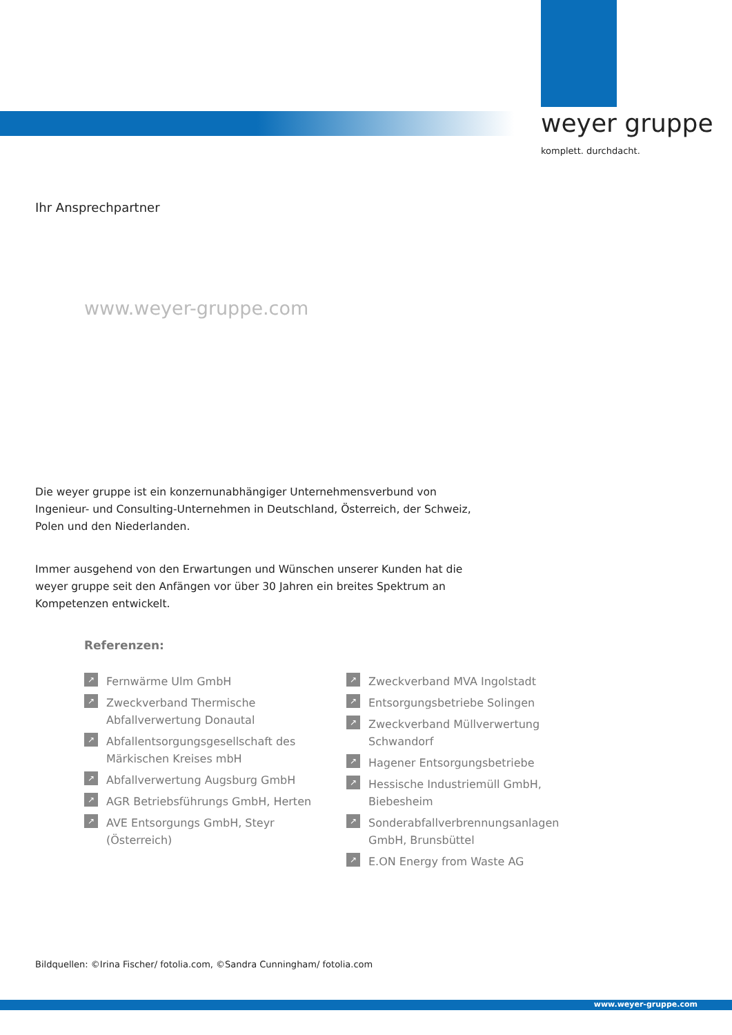weyer gruppe
komplett. durchdacht.
Ihr Ansprechpartner
www.weyer-gruppe.com
Die weyer gruppe ist ein konzernunabhängiger Unternehmensverbund von Ingenieur- und Consulting-Unternehmen in Deutschland, Österreich, der Schweiz, Polen und den Niederlanden.
Immer ausgehend von den Erwartungen und Wünschen unserer Kunden hat die weyer gruppe seit den Anfängen vor über 30 Jahren ein breites Spektrum an Kompetenzen entwickelt.
Referenzen:
↗ Fernwärme Ulm GmbH
↗ Zweckverband Thermische Abfallverwertung Donautal
↗ Abfallentsorgungsgesellschaft des Märkischen Kreises mbH
↗ Abfallverwertung Augsburg GmbH
↗ AGR Betriebsführungs GmbH, Herten
↗ AVE Entsorgungs GmbH, Steyr (Österreich)
↗ Zweckverband MVA Ingolstadt
↗ Entsorgungsbetriebe Solingen
↗ Zweckverband Müllverwertung Schwandorf
↗ Hagener Entsorgungsbetriebe
↗ Hessische Industriemüll GmbH, Biebesheim
↗ Sonderabfallverbrennungsanlagen GmbH, Brunsbüttel
↗ E.ON Energy from Waste AG
Bildquellen: ©Irina Fischer/ fotolia.com, ©Sandra Cunningham/ fotolia.com
www.weyer-gruppe.com